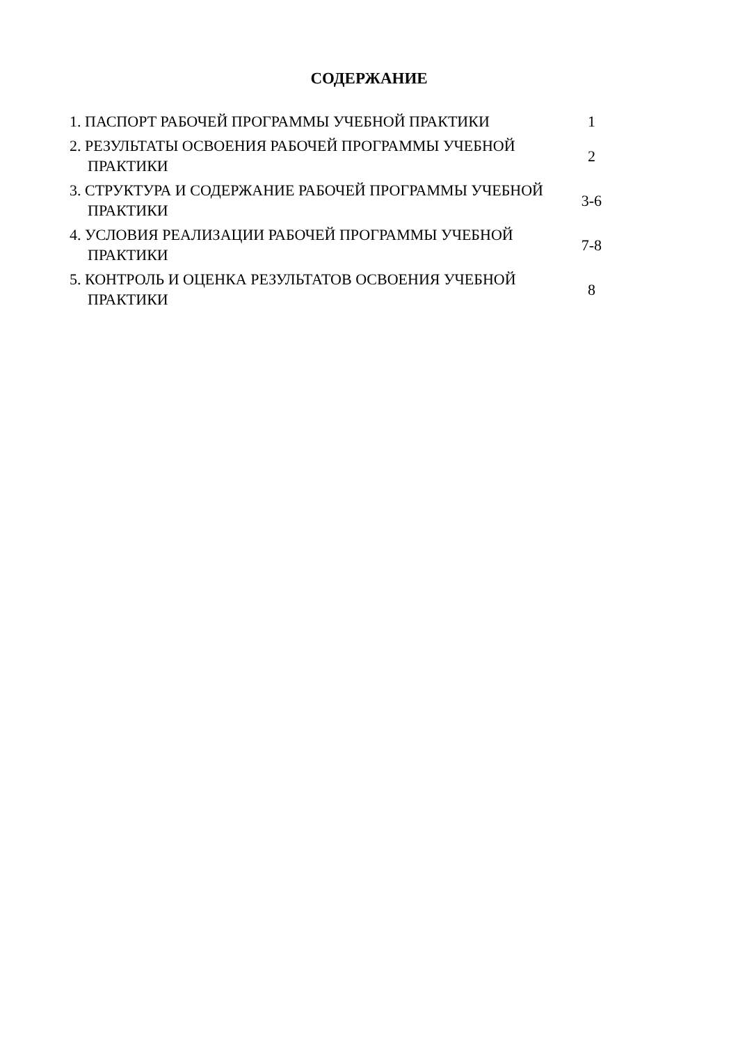СОДЕРЖАНИЕ
1. ПАСПОРТ РАБОЧЕЙ ПРОГРАММЫ УЧЕБНОЙ ПРАКТИКИ 1
2. РЕЗУЛЬТАТЫ ОСВОЕНИЯ РАБОЧЕЙ ПРОГРАММЫ УЧЕБНОЙ ПРАКТИКИ
2
3. СТРУКТУРА И СОДЕРЖАНИЕ РАБОЧЕЙ ПРОГРАММЫ УЧЕБНОЙ ПРАКТИКИ
3-6
4. УСЛОВИЯ РЕАЛИЗАЦИИ РАБОЧЕЙ ПРОГРАММЫ УЧЕБНОЙ ПРАКТИКИ
7-8
5. КОНТРОЛЬ И ОЦЕНКА РЕЗУЛЬТАТОВ ОСВОЕНИЯ УЧЕБНОЙ ПРАКТИКИ
8